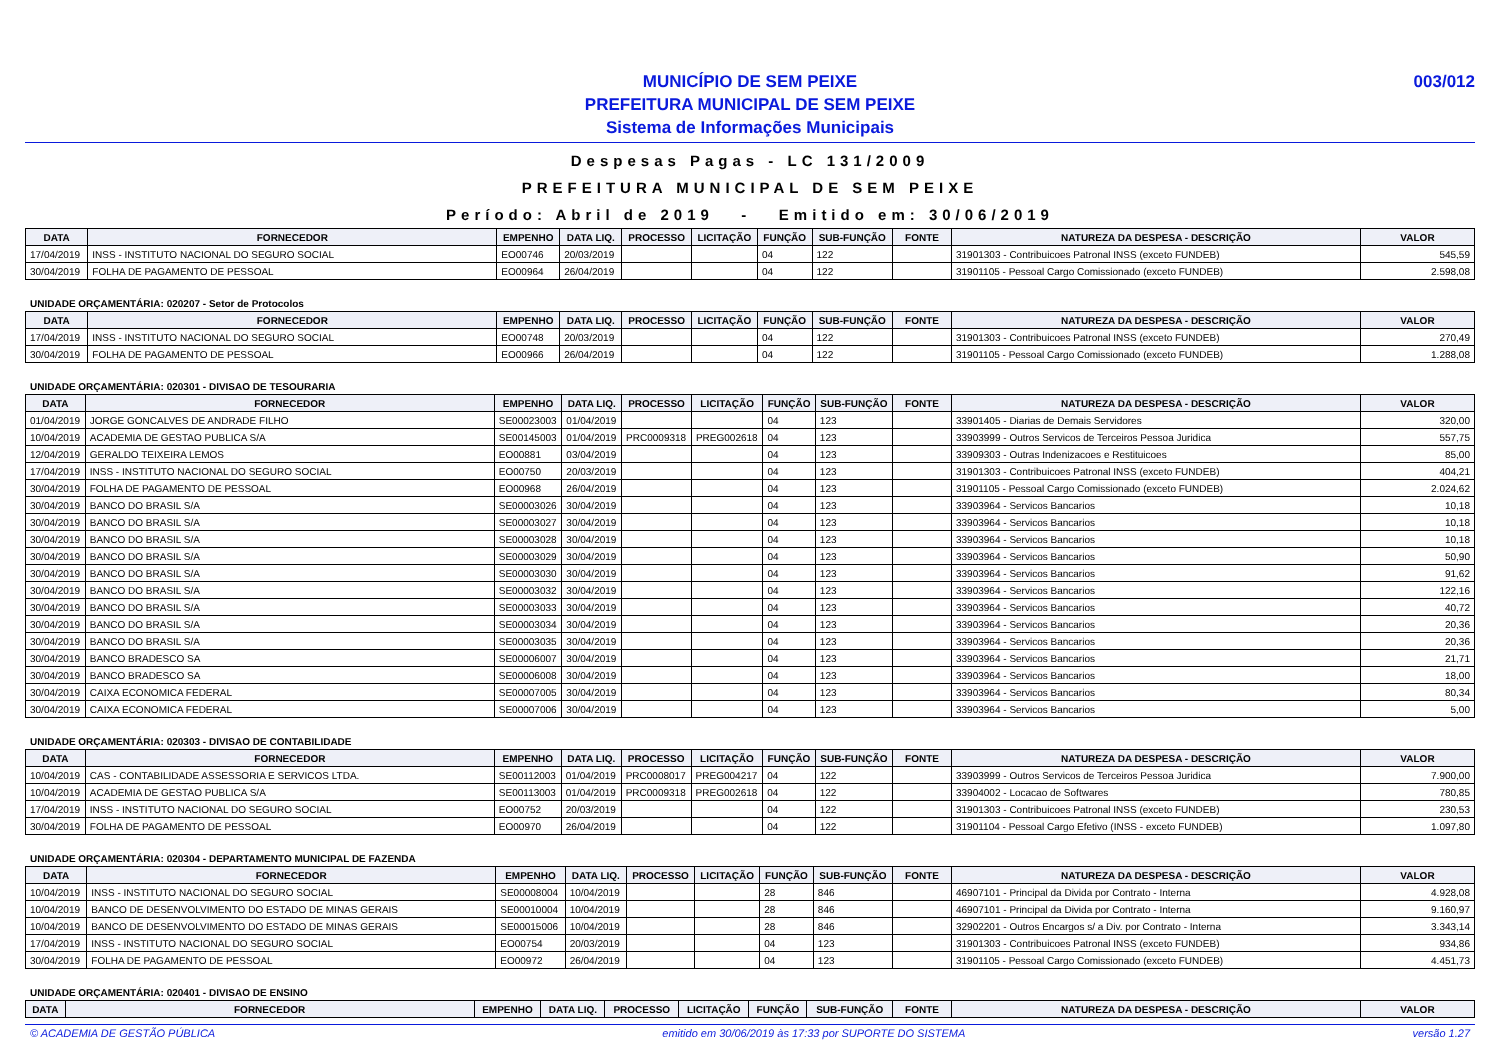MUNICÍPIO DE SEM PEIXE
PREFEITURA MUNICIPAL DE SEM PEIXE
Sistema de Informações Municipais
003/012
Despesas Pagas - LC 131/2009
PREFEITURA MUNICIPAL DE SEM PEIXE
Período: Abril de 2019 - Emitido em: 30/06/2019
| DATA | FORNECEDOR | EMPENHO | DATA LIQ. | PROCESSO | LICITAÇÃO | FUNÇÃO | SUB-FUNÇÃO | FONTE | NATUREZA DA DESPESA - DESCRIÇÃO | VALOR |
| --- | --- | --- | --- | --- | --- | --- | --- | --- | --- | --- |
| 17/04/2019 | INSS - INSTITUTO NACIONAL DO SEGURO SOCIAL | EO00746 | 20/03/2019 | | | 04 | 122 | | 31901303 - Contribuicoes Patronal INSS (exceto FUNDEB) | 545,59 |
| 30/04/2019 | FOLHA DE PAGAMENTO DE PESSOAL | EO00964 | 26/04/2019 | | | 04 | 122 | | 31901105 - Pessoal Cargo Comissionado (exceto FUNDEB) | 2.598,08 |
UNIDADE ORÇAMENTÁRIA: 020207 - Setor de Protocolos
| DATA | FORNECEDOR | EMPENHO | DATA LIQ. | PROCESSO | LICITAÇÃO | FUNÇÃO | SUB-FUNÇÃO | FONTE | NATUREZA DA DESPESA - DESCRIÇÃO | VALOR |
| --- | --- | --- | --- | --- | --- | --- | --- | --- | --- | --- |
| 17/04/2019 | INSS - INSTITUTO NACIONAL DO SEGURO SOCIAL | EO00748 | 20/03/2019 | | | 04 | 122 | | 31901303 - Contribuicoes Patronal INSS (exceto FUNDEB) | 270,49 |
| 30/04/2019 | FOLHA DE PAGAMENTO DE PESSOAL | EO00966 | 26/04/2019 | | | 04 | 122 | | 31901105 - Pessoal Cargo Comissionado (exceto FUNDEB) | 1.288,08 |
UNIDADE ORÇAMENTÁRIA: 020301 - DIVISAO DE TESOURARIA
| DATA | FORNECEDOR | EMPENHO | DATA LIQ. | PROCESSO | LICITAÇÃO | FUNÇÃO | SUB-FUNÇÃO | FONTE | NATUREZA DA DESPESA - DESCRIÇÃO | VALOR |
| --- | --- | --- | --- | --- | --- | --- | --- | --- | --- | --- |
| 01/04/2019 | JORGE GONCALVES DE ANDRADE FILHO | SE00023003 | 01/04/2019 | | | 04 | 123 | | 33901405 - Diarias de Demais Servidores | 320,00 |
| 10/04/2019 | ACADEMIA DE GESTAO PUBLICA S/A | SE00145003 | 01/04/2019 | PRC0009318 | PREG002618 | 04 | 123 | | 33903999 - Outros Servicos de Terceiros Pessoa Juridica | 557,75 |
| 12/04/2019 | GERALDO TEIXEIRA LEMOS | EO00881 | 03/04/2019 | | | 04 | 123 | | 33909303 - Outras Indenizacoes e Restituicoes | 85,00 |
| 17/04/2019 | INSS - INSTITUTO NACIONAL DO SEGURO SOCIAL | EO00750 | 20/03/2019 | | | 04 | 123 | | 31901303 - Contribuicoes Patronal INSS (exceto FUNDEB) | 404,21 |
| 30/04/2019 | FOLHA DE PAGAMENTO DE PESSOAL | EO00968 | 26/04/2019 | | | 04 | 123 | | 31901105 - Pessoal Cargo Comissionado (exceto FUNDEB) | 2.024,62 |
| 30/04/2019 | BANCO DO BRASIL S/A | SE00003026 | 30/04/2019 | | | 04 | 123 | | 33903964 - Servicos Bancarios | 10,18 |
| 30/04/2019 | BANCO DO BRASIL S/A | SE00003027 | 30/04/2019 | | | 04 | 123 | | 33903964 - Servicos Bancarios | 10,18 |
| 30/04/2019 | BANCO DO BRASIL S/A | SE00003028 | 30/04/2019 | | | 04 | 123 | | 33903964 - Servicos Bancarios | 10,18 |
| 30/04/2019 | BANCO DO BRASIL S/A | SE00003029 | 30/04/2019 | | | 04 | 123 | | 33903964 - Servicos Bancarios | 50,90 |
| 30/04/2019 | BANCO DO BRASIL S/A | SE00003030 | 30/04/2019 | | | 04 | 123 | | 33903964 - Servicos Bancarios | 91,62 |
| 30/04/2019 | BANCO DO BRASIL S/A | SE00003032 | 30/04/2019 | | | 04 | 123 | | 33903964 - Servicos Bancarios | 122,16 |
| 30/04/2019 | BANCO DO BRASIL S/A | SE00003033 | 30/04/2019 | | | 04 | 123 | | 33903964 - Servicos Bancarios | 40,72 |
| 30/04/2019 | BANCO DO BRASIL S/A | SE00003034 | 30/04/2019 | | | 04 | 123 | | 33903964 - Servicos Bancarios | 20,36 |
| 30/04/2019 | BANCO DO BRASIL S/A | SE00003035 | 30/04/2019 | | | 04 | 123 | | 33903964 - Servicos Bancarios | 20,36 |
| 30/04/2019 | BANCO BRADESCO SA | SE00006007 | 30/04/2019 | | | 04 | 123 | | 33903964 - Servicos Bancarios | 21,71 |
| 30/04/2019 | BANCO BRADESCO SA | SE00006008 | 30/04/2019 | | | 04 | 123 | | 33903964 - Servicos Bancarios | 18,00 |
| 30/04/2019 | CAIXA ECONOMICA FEDERAL | SE00007005 | 30/04/2019 | | | 04 | 123 | | 33903964 - Servicos Bancarios | 80,34 |
| 30/04/2019 | CAIXA ECONOMICA FEDERAL | SE00007006 | 30/04/2019 | | | 04 | 123 | | 33903964 - Servicos Bancarios | 5,00 |
UNIDADE ORÇAMENTÁRIA: 020303 - DIVISAO DE CONTABILIDADE
| DATA | FORNECEDOR | EMPENHO | DATA LIQ. | PROCESSO | LICITAÇÃO | FUNÇÃO | SUB-FUNÇÃO | FONTE | NATUREZA DA DESPESA - DESCRIÇÃO | VALOR |
| --- | --- | --- | --- | --- | --- | --- | --- | --- | --- | --- |
| 10/04/2019 | CAS - CONTABILIDADE ASSESSORIA E SERVICOS LTDA. | SE00112003 | 01/04/2019 | PRC0008017 | PREG004217 | 04 | 122 | | 33903999 - Outros Servicos de Terceiros Pessoa Juridica | 7.900,00 |
| 10/04/2019 | ACADEMIA DE GESTAO PUBLICA S/A | SE00113003 | 01/04/2019 | PRC0009318 | PREG002618 | 04 | 122 | | 33904002 - Locacao de Softwares | 780,85 |
| 17/04/2019 | INSS - INSTITUTO NACIONAL DO SEGURO SOCIAL | EO00752 | 20/03/2019 | | | 04 | 122 | | 31901303 - Contribuicoes Patronal INSS (exceto FUNDEB) | 230,53 |
| 30/04/2019 | FOLHA DE PAGAMENTO DE PESSOAL | EO00970 | 26/04/2019 | | | 04 | 122 | | 31901104 - Pessoal Cargo Efetivo (INSS - exceto FUNDEB) | 1.097,80 |
UNIDADE ORÇAMENTÁRIA: 020304 - DEPARTAMENTO MUNICIPAL DE FAZENDA
| DATA | FORNECEDOR | EMPENHO | DATA LIQ. | PROCESSO | LICITAÇÃO | FUNÇÃO | SUB-FUNÇÃO | FONTE | NATUREZA DA DESPESA - DESCRIÇÃO | VALOR |
| --- | --- | --- | --- | --- | --- | --- | --- | --- | --- | --- |
| 10/04/2019 | INSS - INSTITUTO NACIONAL DO SEGURO SOCIAL | SE00008004 | 10/04/2019 | | | 28 | 846 | | 46907101 - Principal da Divida por Contrato - Interna | 4.928,08 |
| 10/04/2019 | BANCO DE DESENVOLVIMENTO DO ESTADO DE MINAS GERAIS | SE00010004 | 10/04/2019 | | | 28 | 846 | | 46907101 - Principal da Divida por Contrato - Interna | 9.160,97 |
| 10/04/2019 | BANCO DE DESENVOLVIMENTO DO ESTADO DE MINAS GERAIS | SE00015006 | 10/04/2019 | | | 28 | 846 | | 32902201 - Outros Encargos s/ a Div. por Contrato - Interna | 3.343,14 |
| 17/04/2019 | INSS - INSTITUTO NACIONAL DO SEGURO SOCIAL | EO00754 | 20/03/2019 | | | 04 | 123 | | 31901303 - Contribuicoes Patronal INSS (exceto FUNDEB) | 934,86 |
| 30/04/2019 | FOLHA DE PAGAMENTO DE PESSOAL | EO00972 | 26/04/2019 | | | 04 | 123 | | 31901105 - Pessoal Cargo Comissionado (exceto FUNDEB) | 4.451,73 |
UNIDADE ORÇAMENTÁRIA: 020401 - DIVISAO DE ENSINO
| DATA | FORNECEDOR | EMPENHO | DATA LIQ. | PROCESSO | LICITAÇÃO | FUNÇÃO | SUB-FUNÇÃO | FONTE | NATUREZA DA DESPESA - DESCRIÇÃO | VALOR |
| --- | --- | --- | --- | --- | --- | --- | --- | --- | --- | --- |
© ACADEMIA DE GESTÃO PÚBLICA emitido em 30/06/2019 às 17:33 por SUPORTE DO SISTEMA versão 1.27